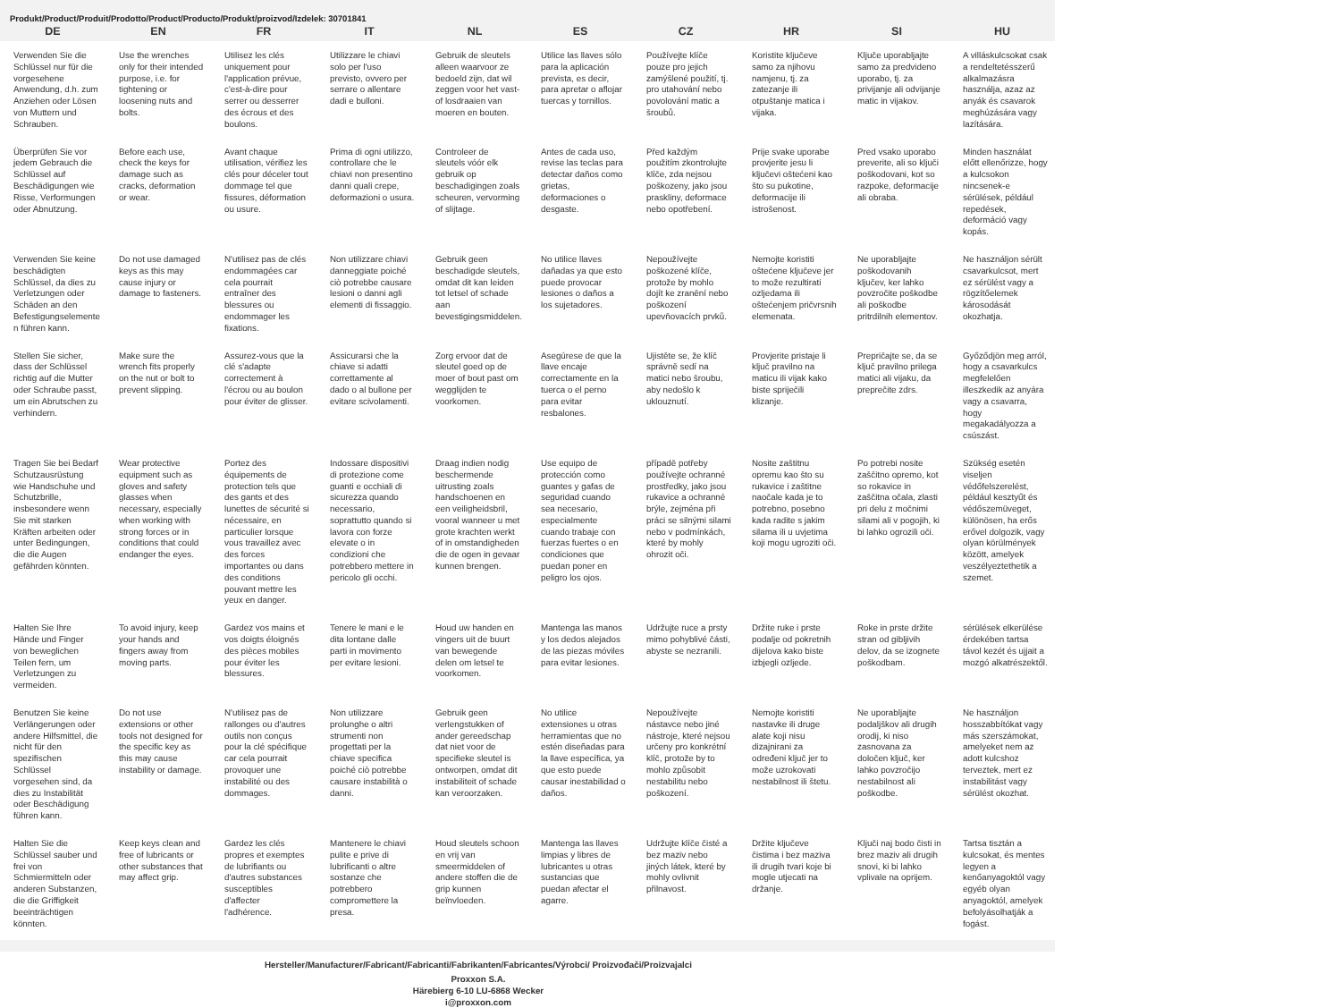Produkt/Product/Produit/Prodotto/Product/Producto/Produkt/proizvod/Izdelek: 30701841
| DE | EN | FR | IT | NL | ES | CZ | HR | SI | HU |
| --- | --- | --- | --- | --- | --- | --- | --- | --- | --- |
| Verwenden Sie die Schlüssel nur für die vorgesehene Anwendung, d.h. zum Anziehen oder Lösen von Muttern und Schrauben. | Use the wrenches only for their intended purpose, i.e. for tightening or loosening nuts and bolts. | Utilisez les clés uniquement pour l'application prévue, c'est-à-dire pour serrer ou desserrer des écrous et des boulons. | Utilizzare le chiavi solo per l'uso previsto, ovvero per serrare o allentare dadi e bulloni. | Gebruik de sleutels alleen waarvoor ze bedoeld zijn, dat wil zeggen voor het vast- of losdraaien van moeren en bouten. | Utilice las llaves sólo para la aplicación prevista, es decir, para apretar o aflojar tuercas y tornillos. | Používejte klíče pouze pro jejich zamýšlené použití, tj. pro utahování nebo povolování matic a šroubů. | Koristite ključeve samo za njihovu namjenu, tj. za zatezanje ili otpuštanje matica i vijaka. | Ključe uporabljajte samo za predvideno uporabo, tj. za privijanje ali odvijanje matic in vijakov. | A villáskulcsokat csak a rendeltetésszerű alkalmazásra használja, azaz az anyák és csavarok meghúzására vagy lazítására. |
| Überprüfen Sie vor jedem Gebrauch die Schlüssel auf Beschädigungen wie Risse, Verformungen oder Abnutzung. | Before each use, check the keys for damage such as cracks, deformation or wear. | Avant chaque utilisation, vérifiez les clés pour déceler tout dommage tel que fissures, déformation ou usure. | Prima di ogni utilizzo, controllare che le chiavi non presentino danni quali crepe, deformazioni o usura. | Controleer de sleutels vóór elk gebruik op beschadigingen zoals scheuren, vervorming of slijtage. | Antes de cada uso, revise las teclas para detectar daños como grietas, deformaciones o desgaste. | Před každým použitím zkontrolujte klíče, zda nejsou poškozeny, jako jsou praskliny, deformace nebo opotřebení. | Prije svake uporabe provjerite jesu li ključevi oštećeni kao što su pukotine, deformacije ili istrošenost. | Pred vsako uporabo preverite, ali so ključi poškodovani, kot so razpoke, deformacije ali obraba. | Minden használat előtt ellenőrizze, hogy a kulcsokon nincsenek-e sérülések, például repedések, deformáció vagy kopás. |
| Verwenden Sie keine beschädigten Schlüssel, da dies zu Verletzungen oder Schäden an den Befestigungselemente n führen kann. | Do not use damaged keys as this may cause injury or damage to fasteners. | N'utilisez pas de clés endommagées car cela pourrait entraîner des blessures ou endommager les fixations. | Non utilizzare chiavi danneggiate poiché ciò potrebbe causare lesioni o danni agli elementi di fissaggio. | Gebruik geen beschadigde sleutels, omdat dit kan leiden tot letsel of schade aan bevestigingsmiddelen. | No utilice llaves dañadas ya que esto puede provocar lesiones o daños a los sujetadores. | Nepoužívejte poškozené klíče, protože by mohlo dojít ke zranění nebo poškození upevňovacích prvků. | Nemojte koristiti oštećene ključeve jer to može rezultirati ozljedama ili oštećenjem pričvrsnih elemenata. | Ne uporabljajte poškodovanih ključev, ker lahko povzročite poškodbe ali poškodbe pritrdilnih elementov. | Ne használjon sérült csavarkulcsot, mert ez sérülést vagy a rögzítőelemek károsodását okozhatja. |
| Stellen Sie sicher, dass der Schlüssel richtig auf die Mutter oder Schraube passt, um ein Abrutschen zu verhindern. | Make sure the wrench fits properly on the nut or bolt to prevent slipping. | Assurez-vous que la clé s'adapte correctement à l'écrou ou au boulon pour éviter de glisser. | Assicurarsi che la chiave si adatti correttamente al dado o al bullone per evitare scivolamenti. | Zorg ervoor dat de sleutel goed op de moer of bout past om wegglijden te voorkomen. | Asegúrese de que la llave encaje correctamente en la tuerca o el perno para evitar resbalones. | Ujistěte se, že klíč správně sedí na matici nebo šroubu, aby nedošlo k uklouznutí. | Provjerite pristaje li ključ pravilno na maticu ili vijak kako biste spriječili klizanje. | Prepričajte se, da se ključ pravilno prilega matici ali vijaku, da preprečite zdrs. | Győződjön meg arról, hogy a csavarkulcs megfelelően illeszkedik az anyára vagy a csavarra, hogy megakadályozza a csúszást. |
| Tragen Sie bei Bedarf Schutzausrüstung wie Handschuhe und Schutzbrille, insbesondere wenn Sie mit starken Kräften arbeiten oder unter Bedingungen, die die Augen gefährden könnten. | Wear protective equipment such as gloves and safety glasses when necessary, especially when working with strong forces or in conditions that could endanger the eyes. | Portez des équipements de protection tels que des gants et des lunettes de sécurité si nécessaire, en particulier lorsque vous travaillez avec des forces importantes ou dans des conditions pouvant mettre les yeux en danger. | Indossare dispositivi di protezione come guanti e occhiali di sicurezza quando necessario, soprattutto quando si lavora con forze elevate o in condizioni che potrebbero mettere in pericolo gli occhi. | Draag indien nodig beschermende uitrusting zoals handschoenen en een veiligheidsbril, vooral wanneer u met grote krachten werkt of in omstandigheden die de ogen in gevaar kunnen brengen. | Use equipo de protección como guantes y gafas de seguridad cuando sea necesario, especialmente cuando trabaje con fuerzas fuertes o en condiciones que puedan poner en peligro los ojos. | případě potřeby používejte ochranné prostředky, jako jsou rukavice a ochranné brýle, zejména při práci se silnými silami nebo v podmínkách, které by mohly ohrozit oči. | Nosite zaštitnu opremu kao što su rukavice i zaštitne naočale kada je to potrebno, posebno kada radite s jakim silama ili u uvjetima koji mogu ugroziti oči. | Po potrebi nosite zaščitno opremo, kot so rokavice in zaščitna očala, zlasti pri delu z močnimi silami ali v pogojih, ki bi lahko ogrozili oči. | Szükség esetén viseljen védőfelszerelést, például kesztyűt és védőszemüveget, különösen, ha erős erővel dolgozik, vagy olyan körülmények között, amelyek veszélyeztethetik a szemet. |
| Halten Sie Ihre Hände und Finger von beweglichen Teilen fern, um Verletzungen zu vermeiden. | To avoid injury, keep your hands and fingers away from moving parts. | Gardez vos mains et vos doigts éloignés des pièces mobiles pour éviter les blessures. | Tenere le mani e le dita lontane dalle parti in movimento per evitare lesioni. | Houd uw handen en vingers uit de buurt van bewegende delen om letsel te voorkomen. | Mantenga las manos y los dedos alejados de las piezas móviles para evitar lesiones. | Udržujte ruce a prsty mimo pohyblivé části, abyste se nezranili. | Držite ruke i prste podalje od pokretnih dijelova kako biste izbjegli ozljede. | Roke in prste držite stran od gibljivih delov, da se izognete poškodbam. | sérülések elkerülése érdekében tartsa távol kezét és ujjait a mozgó alkatrészektől. |
| Benutzen Sie keine Verlängerungen oder andere Hilfsmittel, die nicht für den spezifischen Schlüssel vorgesehen sind, da dies zu Instabilität oder Beschädigung führen kann. | Do not use extensions or other tools not designed for the specific key as this may cause instability or damage. | N'utilisez pas de rallonges ou d'autres outils non conçus pour la clé spécifique car cela pourrait provoquer une instabilité ou des dommages. | Non utilizzare prolunghe o altri strumenti non progettati per la chiave specifica poiché ciò potrebbe causare instabilità o danni. | Gebruik geen verlengstukken of ander gereedschap dat niet voor de specifieke sleutel is ontworpen, omdat dit instabiliteit of schade kan veroorzaken. | No utilice extensiones u otras herramientas que no estén diseñadas para la llave específica, ya que esto puede causar inestabilidad o daños. | Nepoužívejte nástavce nebo jiné nástroje, které nejsou určeny pro konkrétní klíč, protože by to mohlo způsobit nestabilitu nebo poškození. | Nemojte koristiti nastavke ili druge alate koji nisu dizajnirani za određeni ključ jer to može uzrokovati nestabilnost ili štetu. | Ne uporabljajte podaljškov ali drugih orodij, ki niso zasnovana za določen ključ, ker lahko povzročijo nestabilnost ali poškodbe. | Ne használjon hosszabbítókat vagy más szerszámokat, amelyeket nem az adott kulcshoz terveztek, mert ez instabilitást vagy sérülést okozhat. |
| Halten Sie die Schlüssel sauber und frei von Schmiermitteln oder anderen Substanzen, die die Griffigkeit beeinträchtigen könnten. | Keep keys clean and free of lubricants or other substances that may affect grip. | Gardez les clés propres et exemptes de lubrifiants ou d'autres substances susceptibles d'affecter l'adhérence. | Mantenere le chiavi pulite e prive di lubrificanti o altre sostanze che potrebbero compromettere la presa. | Houd sleutels schoon en vrij van smeermiddelen of andere stoffen die de grip kunnen beïnvloeden. | Mantenga las llaves limpias y libres de lubricantes u otras sustancias que puedan afectar el agarre. | Udržujte klíče čisté a bez maziv nebo jiných látek, které by mohly ovlivnit přilnavost. | Držite ključeve čistima i bez maziva ili drugih tvari koje bi mogle utjecati na držanje. | Ključi naj bodo čisti in brez maziv ali drugih snovi, ki bi lahko vplivale na oprijem. | Tartsa tisztán a kulcsokat, és mentes legyen a kenőanyagoktól vagy egyéb olyan anyagoktól, amelyek befolyásolhatják a fogást. |
Hersteller/Manufacturer/Fabricant/Fabricanti/Fabrikanten/Fabricantes/Výrobci/ Proizvođači/Proizvajalci
Proxxon S.A.
Härebierg 6-10 LU-6868 Wecker
i@proxxon.com